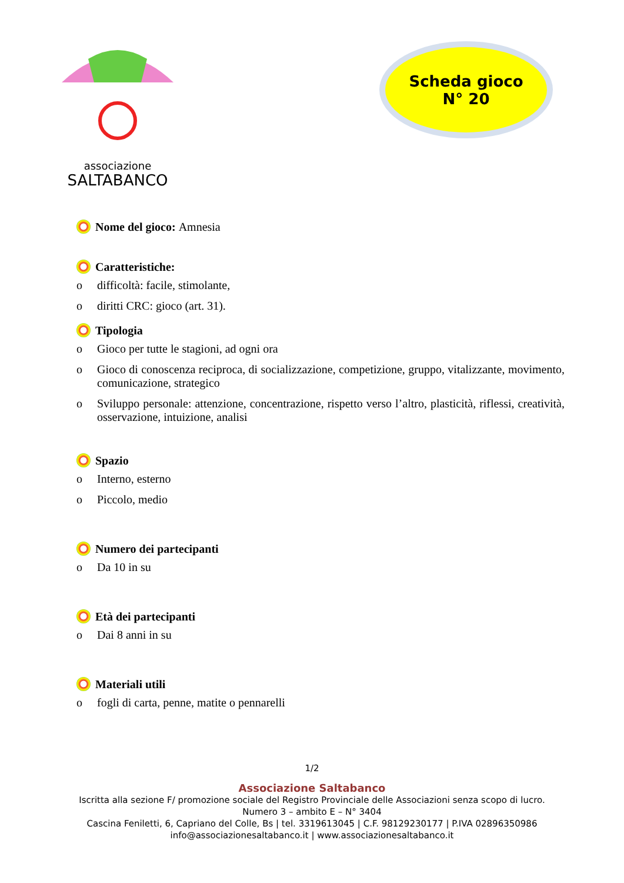associazione
SALTABANCO
Scheda gioco
N° 20
Nome del gioco: Amnesia
Caratteristiche:
o difficoltà: facile, stimolante,
o diritti CRC: gioco (art. 31).
Tipologia
o Gioco per tutte le stagioni, ad ogni ora
o Gioco di conoscenza reciproca, di socializzazione, competizione, gruppo, vitalizzante, movimento, comunicazione, strategico
o Sviluppo personale: attenzione, concentrazione, rispetto verso l’altro, plasticità, riflessi, creatività, osservazione, intuizione, analisi
Spazio
o Interno, esterno
o Piccolo, medio
Numero dei partecipanti
o Da 10 in su
Età dei partecipanti
o Dai 8 anni in su
Materiali utili
o fogli di carta, penne, matite o pennarelli
1/2
Associazione Saltabanco
Iscritta alla sezione F/ promozione sociale del Registro Provinciale delle Associazioni senza scopo di lucro.
Numero 3 – ambito E – N° 3404
Cascina Feniletti, 6, Capriano del Colle, Bs | tel. 3319613045 | C.F. 98129230177 | P.IVA 02896350986
info@associazionesaltabanco.it | www.associazionesaltabanco.it